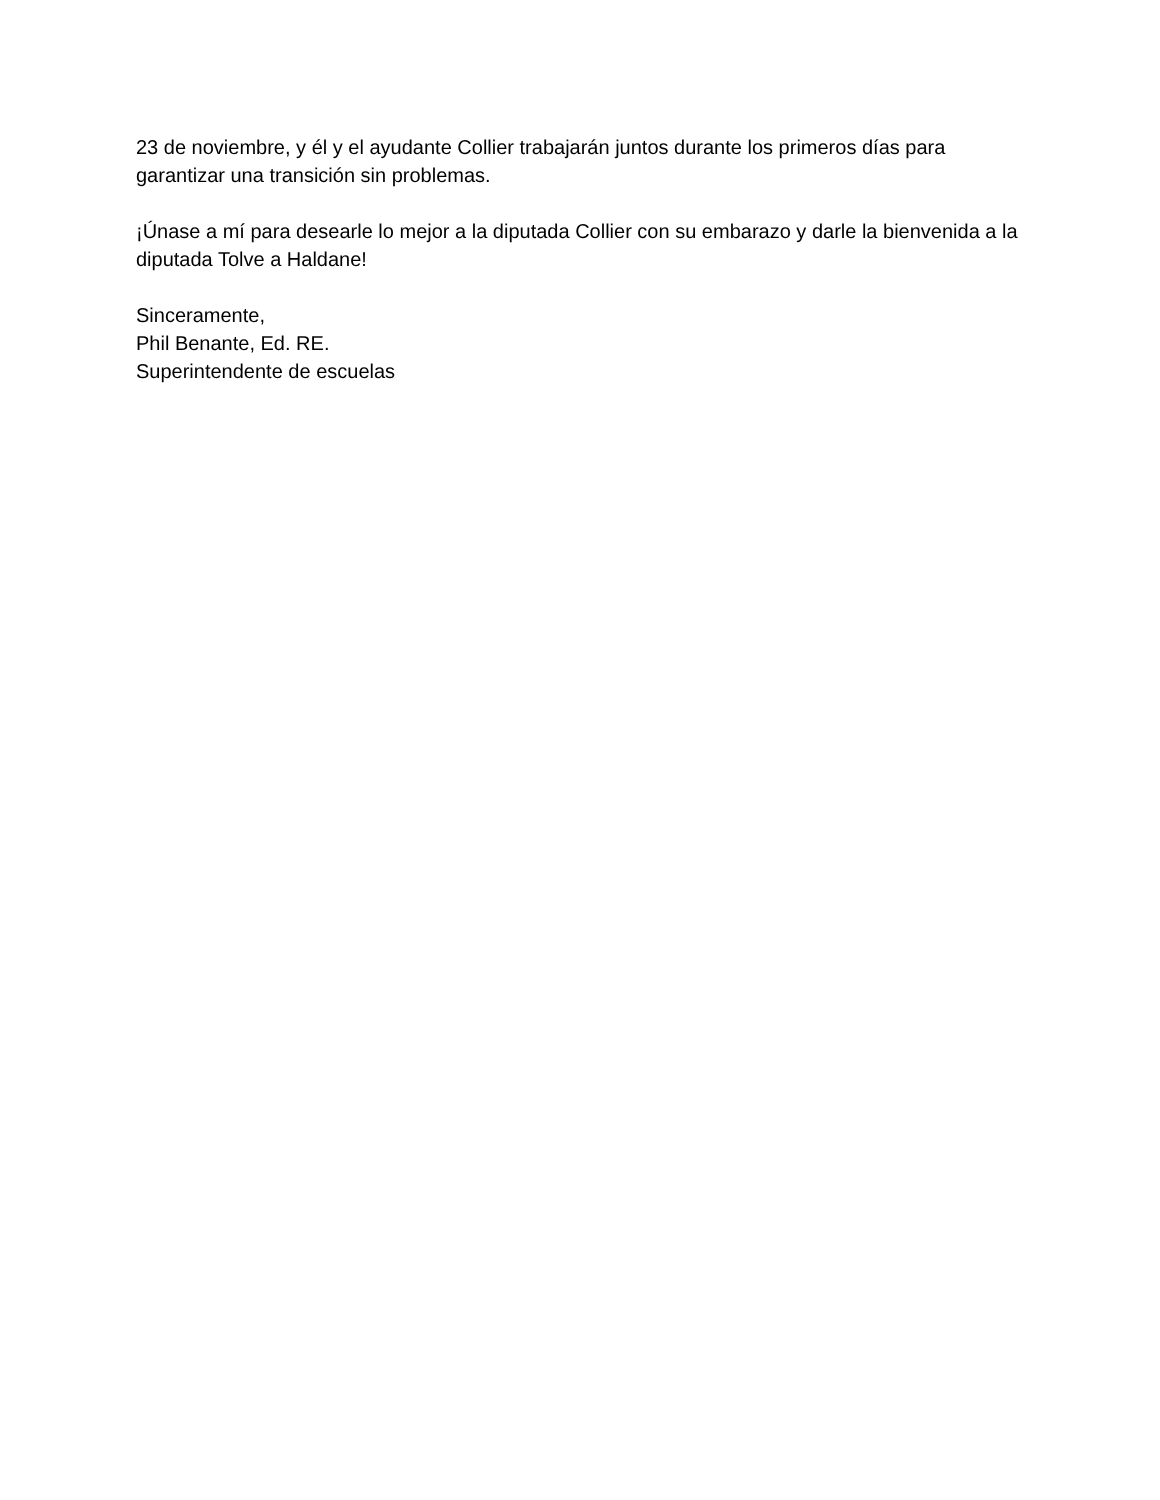23 de noviembre, y él y el ayudante Collier trabajarán juntos durante los primeros días para garantizar una transición sin problemas.
¡Únase a mí para desearle lo mejor a la diputada Collier con su embarazo y darle la bienvenida a la diputada Tolve a Haldane!
Sinceramente,
Phil Benante, Ed. RE.
Superintendente de escuelas